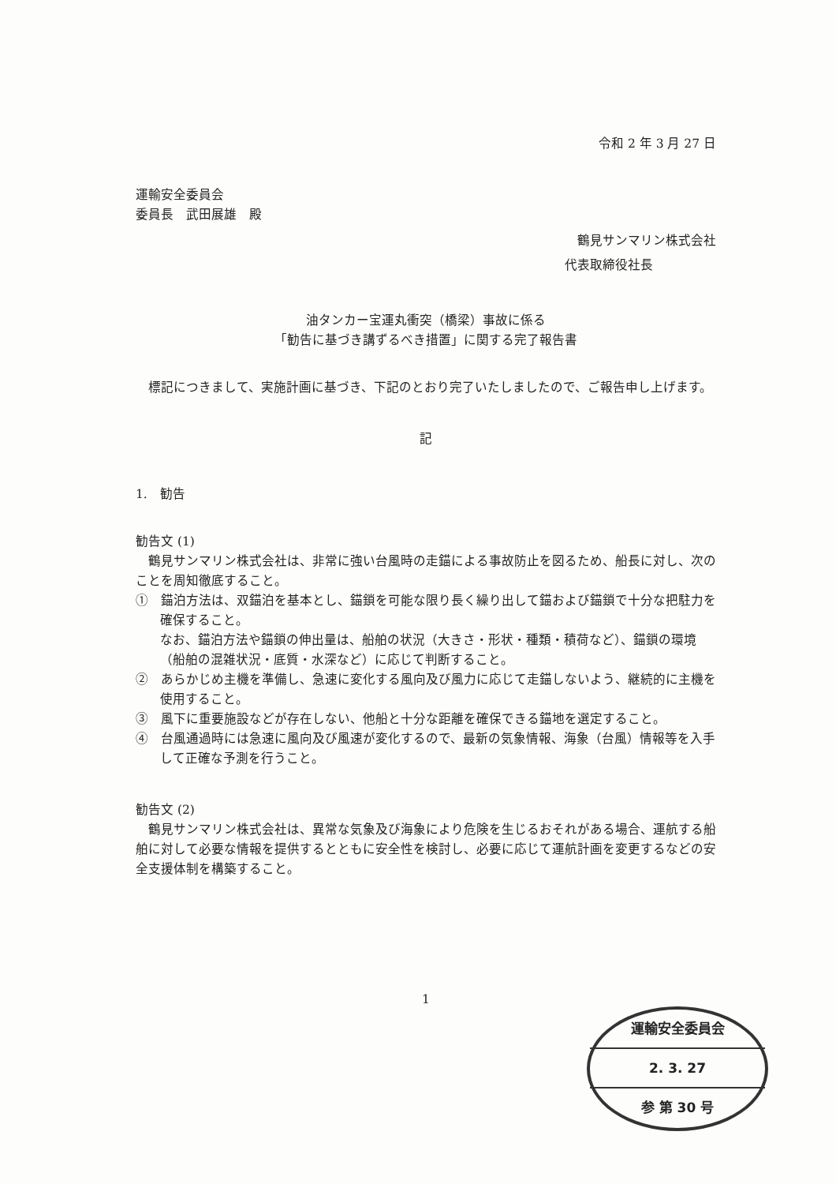令和 2 年 3 月 27 日
運輸安全委員会
委員長　武田展雄　殿
鶴見サンマリン株式会社
代表取締役社長
油タンカー宝運丸衝突（橋梁）事故に係る
「勧告に基づき講ずるべき措置」に関する完了報告書
標記につきまして、実施計画に基づき、下記のとおり完了いたしましたので、ご報告申し上げます。
記
1.　勧告
勧告文 (1)
鶴見サンマリン株式会社は、非常に強い台風時の走錨による事故防止を図るため、船長に対し、次のことを周知徹底すること。
①　錨泊方法は、双錨泊を基本とし、錨鎖を可能な限り長く繰り出して錨および錨鎖で十分な把駐力を確保すること。
なお、錨泊方法や錨鎖の伸出量は、船舶の状況（大きさ・形状・種類・積荷など）、錨鎖の環境（船舶の混雑状況・底質・水深など）に応じて判断すること。
②　あらかじめ主機を準備し、急速に変化する風向及び風力に応じて走錨しないよう、継続的に主機を使用すること。
③　風下に重要施設などが存在しない、他船と十分な距離を確保できる錨地を選定すること。
④　台風通過時には急速に風向及び風速が変化するので、最新の気象情報、海象（台風）情報等を入手して正確な予測を行うこと。
勧告文 (2)
鶴見サンマリン株式会社は、異常な気象及び海象により危険を生じるおそれがある場合、運航する船舶に対して必要な情報を提供するとともに安全性を検討し、必要に応じて運航計画を変更するなどの安全支援体制を構築すること。
1
運輸安全委員会
2. 3. 27
参 第 30 号